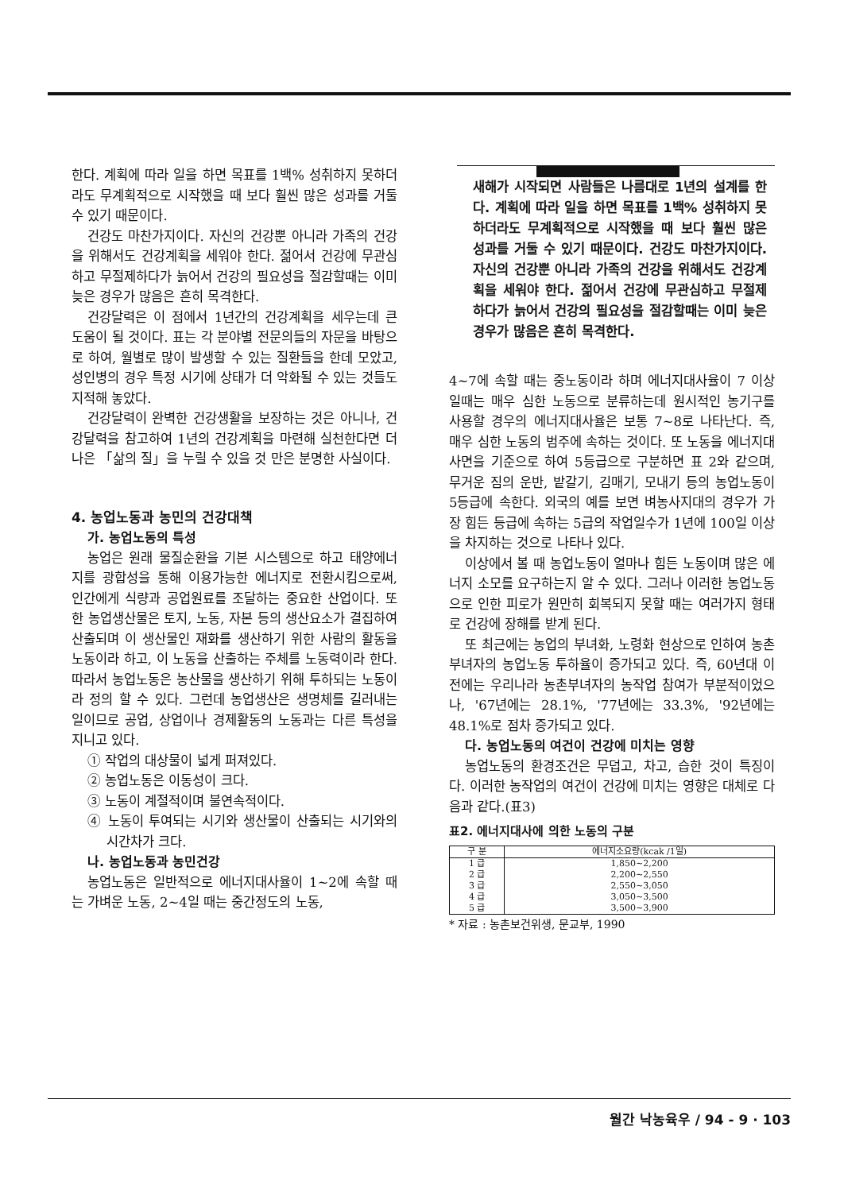한다. 계획에 따라 일을 하면 목표를 1백% 성취하지 못하더라도 무계획적으로 시작했을 때 보다 훨씬 많은 성과를 거둘 수 있기 때문이다.
건강도 마찬가지이다. 자신의 건강뿐 아니라 가족의 건강을 위해서도 건강계획을 세워야 한다. 젊어서 건강에 무관심하고 무절제하다가 늙어서 건강의 필요성을 절감할때는 이미 늦은 경우가 많음은 흔히 목격한다.
건강달력은 이 점에서 1년간의 건강계획을 세우는데 큰 도움이 될 것이다. 표는 각 분야별 전문의들의 자문을 바탕으로 하여, 월별로 많이 발생할 수 있는 질환들을 한데 모았고, 성인병의 경우 특정 시기에 상태가 더 악화될 수 있는 것들도 지적해 놓았다.
건강달력이 완벽한 건강생활을 보장하는 것은 아니나, 건강달력을 참고하여 1년의 건강계획을 마련해 실천한다면 더 나은 「삶의 질」을 누릴 수 있을 것 만은 분명한 사실이다.
4. 농업노동과 농민의 건강대책
가. 농업노동의 특성
농업은 원래 물질순환을 기본 시스템으로 하고 태양에너지를 광합성을 통해 이용가능한 에너지로 전환시킴으로써, 인간에게 식량과 공업원료를 조달하는 중요한 산업이다. 또한 농업생산물은 토지, 노동, 자본 등의 생산요소가 결집하여 산출되며 이 생산물인 재화를 생산하기 위한 사람의 활동을 노동이라 하고, 이 노동을 산출하는 주체를 노동력이라 한다. 따라서 농업노동은 농산물을 생산하기 위해 투하되는 노동이라 정의 할 수 있다. 그런데 농업생산은 생명체를 길러내는 일이므로 공업, 상업이나 경제활동의 노동과는 다른 특성을 지니고 있다.
① 작업의 대상물이 넓게 퍼져있다.
② 농업노동은 이동성이 크다.
③ 노동이 계절적이며 불연속적이다.
④ 노동이 투여되는 시기와 생산물이 산출되는 시기와의 시간차가 크다.
나. 농업노동과 농민건강
농업노동은 일반적으로 에너지대사율이 1~2에 속할 때는 가벼운 노동, 2~4일 때는 중간정도의 노동,
새해가 시작되면 사람들은 나름대로 1년의 설계를 한다. 계획에 따라 일을 하면 목표를 1백% 성취하지 못하더라도 무계획적으로 시작했을 때 보다 훨씬 많은 성과를 거둘 수 있기 때문이다. 건강도 마찬가지이다. 자신의 건강뿐 아니라 가족의 건강을 위해서도 건강계획을 세워야 한다. 젊어서 건강에 무관심하고 무절제하다가 늙어서 건강의 필요성을 절감할때는 이미 늦은 경우가 많음은 흔히 목격한다.
4~7에 속할 때는 중노동이라 하며 에너지대사율이 7 이상일때는 매우 심한 노동으로 분류하는데 원시적인 농기구를 사용할 경우의 에너지대사율은 보통 7~8로 나타난다. 즉, 매우 심한 노동의 범주에 속하는 것이다. 또 노동을 에너지대사면을 기준으로 하여 5등급으로 구분하면 표 2와 같으며, 무거운 짐의 운반, 밭갈기, 김매기, 모내기 등의 농업노동이 5등급에 속한다. 외국의 예를 보면 벼농사지대의 경우가 가장 힘든 등급에 속하는 5급의 작업일수가 1년에 100일 이상을 차지하는 것으로 나타나 있다.
이상에서 볼 때 농업노동이 얼마나 힘든 노동이며 많은 에너지 소모를 요구하는지 알 수 있다. 그러나 이러한 농업노동으로 인한 피로가 원만히 회복되지 못할 때는 여러가지 형태로 건강에 장해를 받게 된다.
또 최근에는 농업의 부녀화, 노령화 현상으로 인하여 농촌부녀자의 농업노동 투하율이 증가되고 있다. 즉, 60년대 이전에는 우리나라 농촌부녀자의 농작업 참여가 부분적이었으나, '67년에는 28.1%, '77년에는 33.3%, '92년에는 48.1%로 점차 증가되고 있다.
다. 농업노동의 여건이 건강에 미치는 영향
농업노동의 환경조건은 무덥고, 차고, 습한 것이 특징이다. 이러한 농작업의 여건이 건강에 미치는 영향은 대체로 다음과 같다.(표3)
표2. 에너지대사에 의한 노동의 구분
| 구 분 | 에너지소요량(kcak /1일) |
| --- | --- |
| 1 급 | 1,850~2,200 |
| 2 급 | 2,200~2,550 |
| 3 급 | 2,550~3,050 |
| 4 급 | 3,050~3,500 |
| 5 급 | 3,500~3,900 |
* 자료 : 농촌보건위생, 문교부, 1990
월간 낙농육우 / 94 - 9 · 103